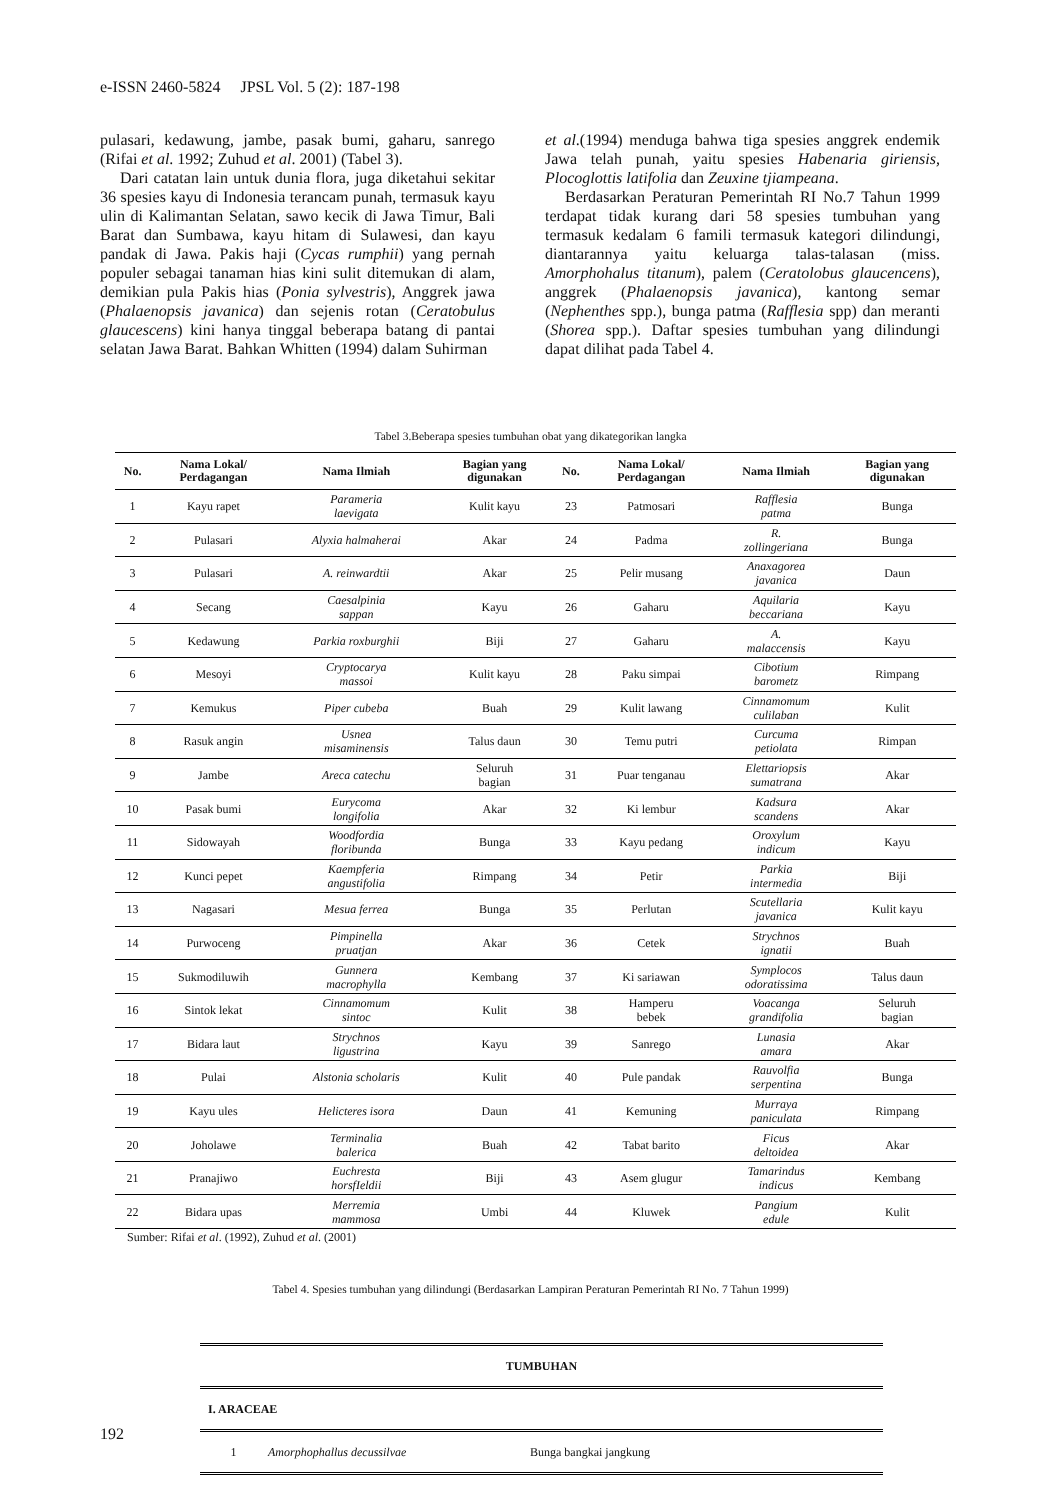e-ISSN 2460-5824 JPSL Vol. 5 (2): 187-198
pulasari, kedawung, jambe, pasak bumi, gaharu, sanrego (Rifai et al. 1992; Zuhud et al. 2001) (Tabel 3).
Dari catatan lain untuk dunia flora, juga diketahui sekitar 36 spesies kayu di Indonesia terancam punah, termasuk kayu ulin di Kalimantan Selatan, sawo kecik di Jawa Timur, Bali Barat dan Sumbawa, kayu hitam di Sulawesi, dan kayu pandak di Jawa. Pakis haji (Cycas rumphii) yang pernah populer sebagai tanaman hias kini sulit ditemukan di alam, demikian pula Pakis hias (Ponia sylvestris), Anggrek jawa (Phalaenopsis javanica) dan sejenis rotan (Ceratobulus glaucescens) kini hanya tinggal beberapa batang di pantai selatan Jawa Barat. Bahkan Whitten (1994) dalam Suhirman
et al.(1994) menduga bahwa tiga spesies anggrek endemik Jawa telah punah, yaitu spesies Habenaria giriensis, Plocoglottis latifolia dan Zeuxine tjiampeana.
Berdasarkan Peraturan Pemerintah RI No.7 Tahun 1999 terdapat tidak kurang dari 58 spesies tumbuhan yang termasuk kedalam 6 famili termasuk kategori dilindungi, diantarannya yaitu keluarga talas-talasan (miss. Amorphohalus titanum), palem (Ceratolobus glaucencens), anggrek (Phalaenopsis javanica), kantong semar (Nephenthes spp.), bunga patma (Rafflesia spp) dan meranti (Shorea spp.). Daftar spesies tumbuhan yang dilindungi dapat dilihat pada Tabel 4.
Tabel 3.Beberapa spesies tumbuhan obat yang dikategorikan langka
| No. | Nama Lokal/ Perdagangan | Nama Ilmiah | Bagian yang digunakan | No. | Nama Lokal/ Perdagangan | Nama Ilmiah | Bagian yang digunakan |
| --- | --- | --- | --- | --- | --- | --- | --- |
| 1 | Kayu rapet | Parameria laevigata | Kulit kayu | 23 | Patmosari | Rafflesia patma | Bunga |
| 2 | Pulasari | Alyxia halmaherai | Akar | 24 | Padma | R. zollingeriana | Bunga |
| 3 | Pulasari | A. reinwardtii | Akar | 25 | Pelir musang | Anaxagorea javanica | Daun |
| 4 | Secang | Caesalpinia sappan | Kayu | 26 | Gaharu | Aquilaria beccariana | Kayu |
| 5 | Kedawung | Parkia roxburghii | Biji | 27 | Gaharu | A. malaccensis | Kayu |
| 6 | Mesoyi | Cryptocarya massoi | Kulit kayu | 28 | Paku simpai | Cibotium barometz | Rimpang |
| 7 | Kemukus | Piper cubeba | Buah | 29 | Kulit lawang | Cinnamomum culilaban | Kulit |
| 8 | Rasuk angin | Usnea misaminensis | Talus daun | 30 | Temu putri | Curcuma petiolata | Rimpan |
| 9 | Jambe | Areca catechu | Seluruh bagian | 31 | Puar tenganau | Elettariopsis sumatrana | Akar |
| 10 | Pasak bumi | Eurycoma longifolia | Akar | 32 | Ki lembur | Kadsura scandens | Akar |
| 11 | Sidowayah | Woodfordia floribunda | Bunga | 33 | Kayu pedang | Oroxylum indicum | Kayu |
| 12 | Kunci pepet | Kaempferia angustifolia | Rimpang | 34 | Petir | Parkia intermedia | Biji |
| 13 | Nagasari | Mesua ferrea | Bunga | 35 | Perlutan | Scutellaria javanica | Kulit kayu |
| 14 | Purwoceng | Pimpinella pruatjan | Akar | 36 | Cetek | Strychnos ignatii | Buah |
| 15 | Sukmodiluwih | Gunnera macrophylla | Kembang | 37 | Ki sariawan | Symplocos odoratissima | Talus daun |
| 16 | Sintok lekat | Cinnamomum sintoc | Kulit | 38 | Hamperu bebek | Voacanga grandifolia | Seluruh bagian |
| 17 | Bidara laut | Strychnos ligustrina | Kayu | 39 | Sanrego | Lunasia amara | Akar |
| 18 | Pulai | Alstonia scholaris | Kulit | 40 | Pule pandak | Rauvolfia serpentina | Bunga |
| 19 | Kayu ules | Helicteres isora | Daun | 41 | Kemuning | Murraya paniculata | Rimpang |
| 20 | Joholawe | Terminalia balerica | Buah | 42 | Tabat barito | Ficus deltoidea | Akar |
| 21 | Pranajiwo | Euchresta horsfIeldii | Biji | 43 | Asem glugur | Tamarindus indicus | Kembang |
| 22 | Bidara upas | Merremia mammosa | Umbi | 44 | Kluwek | Pangium edule | Kulit |
Sumber: Rifai et al. (1992), Zuhud et al. (2001)
Tabel 4. Spesies tumbuhan yang dilindungi (Berdasarkan Lampiran Peraturan Pemerintah RI No. 7 Tahun 1999)
| TUMBUHAN | | |
| I. ARACEAE | | |
| 1 | Amorphophallus decussilvae | Bunga bangkai jangkung |
192